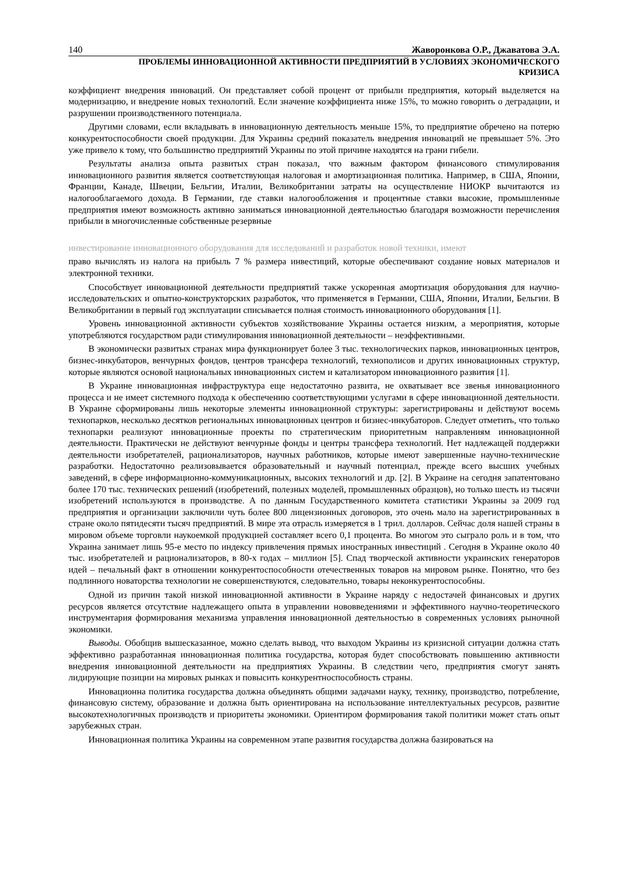140 Жаворонкова О.Р., Джаватова Э.А.
ПРОБЛЕМЫ ИННОВАЦИОННОЙ АКТИВНОСТИ ПРЕДПРИЯТИЙ В УСЛОВИЯХ ЭКОНОМИЧЕСКОГО
КРИЗИСА
коэффициент внедрения инноваций. Он представляет собой процент от прибыли предприятия, который выделяется на модернизацию, и внедрение новых технологий. Если значение коэффициента ниже 15%, то можно говорить о деградации, и разрушении производственного потенциала.
Другими словами, если вкладывать в инновационную деятельность меньше 15%, то предприятие обречено на потерю конкурентоспособности своей продукции. Для Украины средний показатель внедрения инноваций не превышает 5%. Это уже привело к тому, что большинство предприятий Украины по этой причине находятся на грани гибели.
Результаты анализа опыта развитых стран показал, что важным фактором финансового стимулирования инновационного развития является соответствующая налоговая и амортизационная политика. Например, в США, Японии, Франции, Канаде, Швеции, Бельгии, Италии, Великобритании затраты на осуществление НИОКР вычитаются из налогооблагаемого дохода. В Германии, где ставки налогообложения и процентные ставки высокие, промышленные предприятия имеют возможность активно заниматься инновационной деятельностью благодаря возможности перечисления прибыли в многочисленные собственные резервные
инвестирование инновационного оборудования для исследований и разработок новой техники, имеют
право вычислять из налога на прибыль 7 % размера инвестиций, которые обеспечивают создание новых материалов и электронной техники.
Способствует инновационной деятельности предприятий также ускоренная амортизация оборудования для научно-исследовательских и опытно-конструкторских разработок, что применяется в Германии, США, Японии, Италии, Бельгии. В Великобритании в первый год эксплуатации списывается полная стоимость инновационного оборудования [1].
Уровень инновационной активности субъектов хозяйствование Украины остается низким, а мероприятия, которые употребляются государством ради стимулирования инновационной деятельности – неэффективными.
В экономически развитых странах мира функционирует более 3 тыс. технологических парков, инновационных центров, бизнес-инкубаторов, венчурных фондов, центров трансфера технологий, технополисов и других инновационных структур, которые являются основой национальных инновационных систем и катализатором инновационного развития [1].
В Украине инновационная инфраструктура еще недостаточно развита, не охватывает все звенья инновационного процесса и не имеет системного подхода к обеспечению соответствующими услугами в сфере инновационной деятельности. В Украине сформированы лишь некоторые элементы инновационной структуры: зарегистрированы и действуют восемь технопарков, несколько десятков региональных инновационных центров и бизнес-инкубаторов. Следует отметить, что только технопарки реализуют инновационные проекты по стратегическим приоритетным направлениям инновационной деятельности. Практически не действуют венчурные фонды и центры трансфера технологий. Нет надлежащей поддержки деятельности изобретателей, рационализаторов, научных работников, которые имеют завершенные научно-технические разработки. Недостаточно реализовывается образовательный и научный потенциал, прежде всего высших учебных заведений, в сфере информационно-коммуникационных, высоких технологий и др. [2]. В Украине на сегодня запатентовано более 170 тыс. технических решений (изобретений, полезных моделей, промышленных образцов), но только шесть из тысячи изобретений используются в производстве. А по данным Государственного комитета статистики Украины за 2009 год предприятия и организации заключили чуть более 800 лицензионных договоров, это очень мало на зарегистрированных в стране около пятидесяти тысяч предприятий. В мире эта отрасль измеряется в 1 трил. долларов. Сейчас доля нашей страны в мировом объеме торговли наукоемкой продукцией составляет всего 0,1 процента. Во многом это сыграло роль и в том, что Украина занимает лишь 95-е место по индексу привлечения прямых иностранных инвестиций . Сегодня в Украине около 40 тыс. изобретателей и рационализаторов, в 80-х годах – миллион [5]. Спад творческой активности украинских генераторов идей – печальный факт в отношении конкурентоспособности отечественных товаров на мировом рынке. Понятно, что без подлинного новаторства технологии не совершенствуются, следовательно, товары неконкурентоспособны.
Одной из причин такой низкой инновационной активности в Украине наряду с недостачей финансовых и других ресурсов является отсутствие надлежащего опыта в управлении нововведениями и эффективного научно-теоретического инструментария формирования механизма управления инновационной деятельностью в современных условиях рыночной экономики.
Выводы. Обобщив вышесказанное, можно сделать вывод, что выходом Украины из кризисной ситуации должна стать эффективно разработанная инновационная политика государства, которая будет способствовать повышению активности внедрения инновационной деятельности на предприятиях Украины. В следствии чего, предприятия смогут занять лидирующие позиции на мировых рынках и повысить конкурентноспособность страны.
Инновационна политика государства должна объединять общими задачами науку, технику, производство, потребление, финансовую систему, образование и должна быть ориентирована на использование интеллектуальных ресурсов, развитие высокотехнологичных производств и приоритеты экономики. Ориентиром формирования такой политики может стать опыт зарубежных стран.
Инновационная политика Украины на современном этапе развития государства должна базироваться на